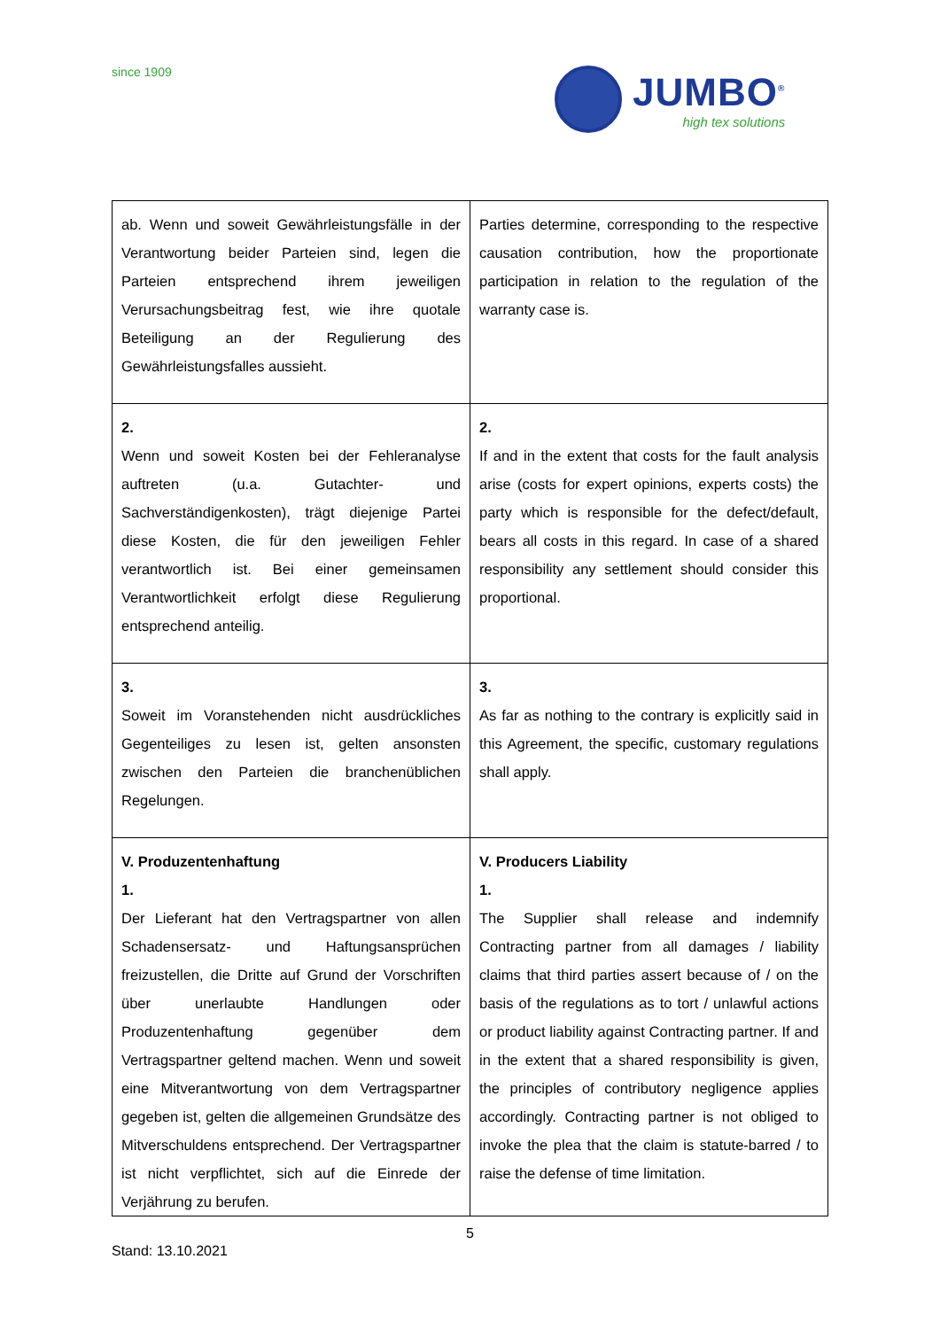since 1909
JUMBO<sup>®</sup>
high tex solutions
| ab. Wenn und soweit Gewährleistungsfälle in der Verantwortung beider Parteien sind, legen die Parteien entsprechend ihrem jeweiligen Verursachungsbeitrag fest, wie ihre quotale Beteiligung an der Regulierung des Gewährleistungsfalles aussieht. | Parties determine, corresponding to the respective causation contribution, how the proportionate participation in relation to the regulation of the warranty case is. |
| 2. Wenn und soweit Kosten bei der Fehleranalyse auftreten (u.a. Gutachter- und Sachverständigenkosten), trägt diejenige Partei diese Kosten, die für den jeweiligen Fehler verantwortlich ist. Bei einer gemeinsamen Verantwortlichkeit erfolgt diese Regulierung entsprechend anteilig. | 2. If and in the extent that costs for the fault analysis arise (costs for expert opinions, experts costs) the party which is responsible for the defect/default, bears all costs in this regard. In case of a shared responsibility any settlement should consider this proportional. |
| 3. Soweit im Voranstehenden nicht ausdrückliches Gegenteiliges zu lesen ist, gelten ansonsten zwischen den Parteien die branchenüblichen Regelungen. | 3. As far as nothing to the contrary is explicitly said in this Agreement, the specific, customary regulations shall apply. |
| V. Produzentenhaftung 1. Der Lieferant hat den Vertragspartner von allen Schadensersatz- und Haftungsansprüchen freizustellen, die Dritte auf Grund der Vorschriften über unerlaubte Handlungen oder Produzentenhaftung gegenüber dem Vertragspartner geltend machen. Wenn und soweit eine Mitverantwortung von dem Vertragspartner gegeben ist, gelten die allgemeinen Grundsätze des Mitverschuldens entsprechend. Der Vertragspartner ist nicht verpflichtet, sich auf die Einrede der Verjährung zu berufen. | V. Producers Liability 1. The Supplier shall release and indemnify Contracting partner from all damages / liability claims that third parties assert because of / on the basis of the regulations as to tort / unlawful actions or product liability against Contracting partner. If and in the extent that a shared responsibility is given, the principles of contributory negligence applies accordingly. Contracting partner is not obliged to invoke the plea that the claim is statute-barred / to raise the defense of time limitation. |
5
Stand: 13.10.2021